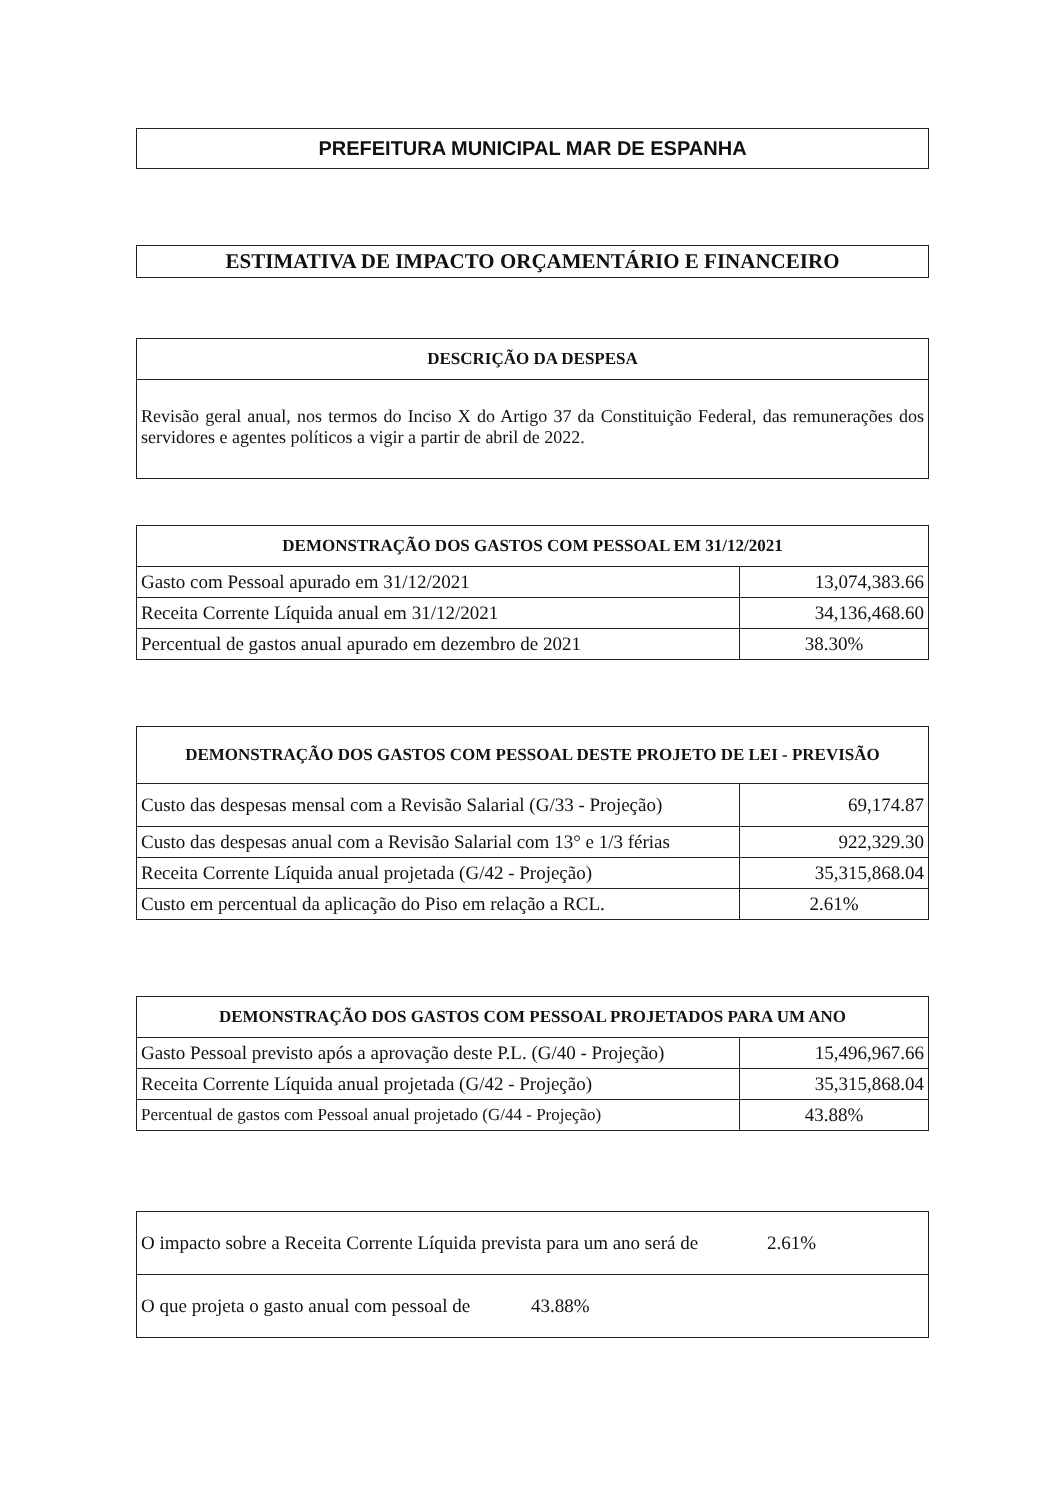PREFEITURA MUNICIPAL MAR DE ESPANHA
ESTIMATIVA DE IMPACTO ORÇAMENTÁRIO E FINANCEIRO
| DESCRIÇÃO DA DESPESA |
| --- |
| Revisão geral anual, nos termos do Inciso X do Artigo 37 da Constituição Federal, das remunerações dos servidores e agentes políticos a vigir a partir de abril de 2022. |
| DEMONSTRAÇÃO DOS GASTOS COM PESSOAL EM 31/12/2021 | |
| --- | --- |
| Gasto com Pessoal apurado em 31/12/2021 | 13,074,383.66 |
| Receita Corrente Líquida anual em 31/12/2021 | 34,136,468.60 |
| Percentual de gastos anual apurado em dezembro de 2021 | 38.30% |
| DEMONSTRAÇÃO DOS GASTOS COM PESSOAL DESTE PROJETO DE LEI - PREVISÃO | |
| --- | --- |
| Custo das despesas mensal com a Revisão Salarial (G/33 - Projeção) | 69,174.87 |
| Custo das despesas anual com a Revisão Salarial com 13° e 1/3 férias | 922,329.30 |
| Receita Corrente Líquida anual projetada (G/42 - Projeção) | 35,315,868.04 |
| Custo em percentual da aplicação do Piso em relação a RCL. | 2.61% |
| DEMONSTRAÇÃO DOS GASTOS COM PESSOAL PROJETADOS PARA UM ANO | |
| --- | --- |
| Gasto Pessoal previsto após a aprovação deste P.L. (G/40 - Projeção) | 15,496,967.66 |
| Receita Corrente Líquida anual projetada (G/42 - Projeção) | 35,315,868.04 |
| Percentual de gastos com Pessoal anual projetado (G/44 - Projeção) | 43.88% |
| O impacto sobre a Receita Corrente Líquida prevista para um ano será de 2.61% |
| O que projeta o gasto anual com pessoal de 43.88% |